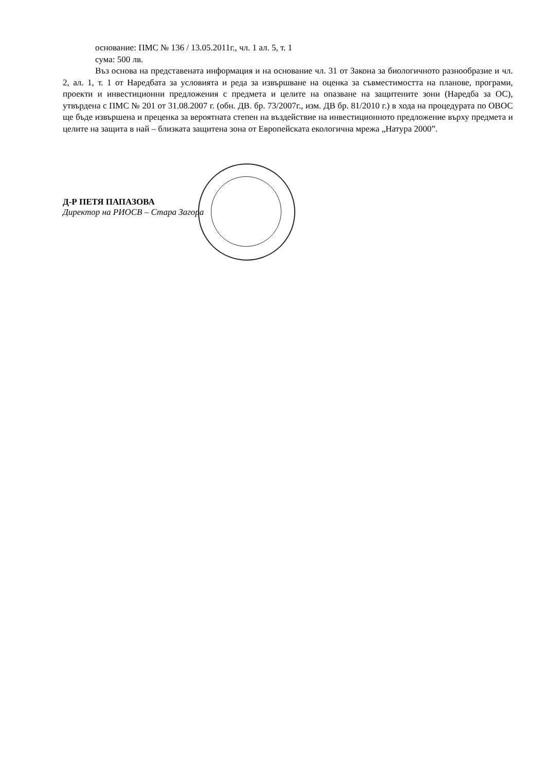основание: ПМС № 136 / 13.05.2011г., чл. 1 ал. 5, т. 1
сума: 500 лв.
Въз основа на представената информация и на основание чл. 31 от Закона за биологичното разнообразие и чл. 2, ал. 1, т. 1 от Наредбата за условията и реда за извършване на оценка за съвместимостта на планове, програми, проекти и инвестиционни предложения с предмета и целите на опазване на защитените зони (Наредба за ОС), утвърдена с ПМС № 201 от 31.08.2007 г. (обн. ДВ. бр. 73/2007г., изм. ДВ бр. 81/2010 г.) в хода на процедурата по ОВОС ще бъде извършена и преценка за вероятната степен на въздействие на инвестиционното предложение върху предмета и целите на защита в най – близката защитена зона от Европейската екологична мрежа „Натура 2000”.
Д-Р ПЕТЯ ПАПАЗОВА
Директор на РИОСВ – Стара Загора